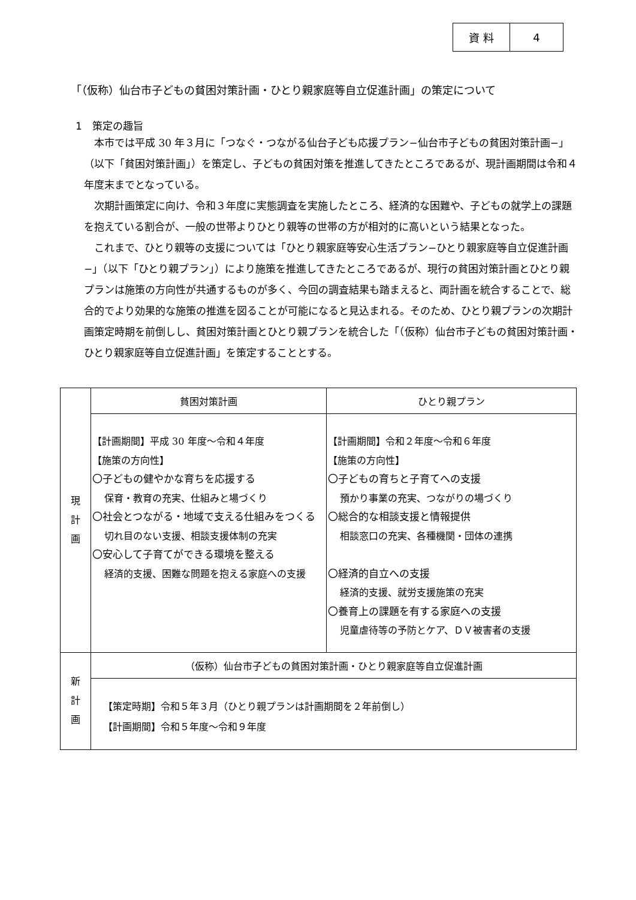| 資 料 | 4 |
「（仮称）仙台市子どもの貧困対策計画・ひとり親家庭等自立促進計画」の策定について
1　策定の趣旨
本市では平成 30 年３月に「つなぐ・つながる仙台子ども応援プラン−仙台市子どもの貧困対策計画−」（以下「貧困対策計画」）を策定し、子どもの貧困対策を推進してきたところであるが、現計画期間は令和４年度末までとなっている。
次期計画策定に向け、令和３年度に実態調査を実施したところ、経済的な困難や、子どもの就学上の課題を抱えている割合が、一般の世帯よりひとり親等の世帯の方が相対的に高いという結果となった。
これまで、ひとり親等の支援については「ひとり親家庭等安心生活プラン−ひとり親家庭等自立促進計画−」（以下「ひとり親プラン」）により施策を推進してきたところであるが、現行の貧困対策計画とひとり親プランは施策の方向性が共通するものが多く、今回の調査結果も踏まえると、両計画を統合することで、総合的でより効果的な施策の推進を図ることが可能になると見込まれる。そのため、ひとり親プランの次期計画策定時期を前倒しし、貧困対策計画とひとり親プランを統合した「（仮称）仙台市子どもの貧困対策計画・ひとり親家庭等自立促進計画」を策定することとする。
| 現 計 画 | 貧困対策計画 | ひとり親プラン |
| | 【計画期間】平成 30 年度〜令和４年度 【施策の方向性】 〇子どもの健やかな育ちを応援する 保育・教育の充実、仕組みと場づくり 〇社会とつながる・地域で支える仕組みをつくる 切れ目のない支援、相談支援体制の充実 〇安心して子育てができる環境を整える 経済的支援、困難な問題を抱える家庭への支援 | 【計画期間】令和２年度〜令和６年度 【施策の方向性】 〇子どもの育ちと子育てへの支援 預かり事業の充実、つながりの場づくり 〇総合的な相談支援と情報提供 相談窓口の充実、各種機関・団体の連携 〇経済的自立への支援 経済的支援、就労支援施策の充実 〇養育上の課題を有する家庭への支援 児童虐待等の予防とケア、ＤＶ被害者の支援 |
| 新 計 画 | （仮称）仙台市子どもの貧困対策計画・ひとり親家庭等自立促進計画 | |
| | 【策定時期】令和５年３月（ひとり親プランは計画期間を２年前倒し） 【計画期間】令和５年度〜令和９年度 | |